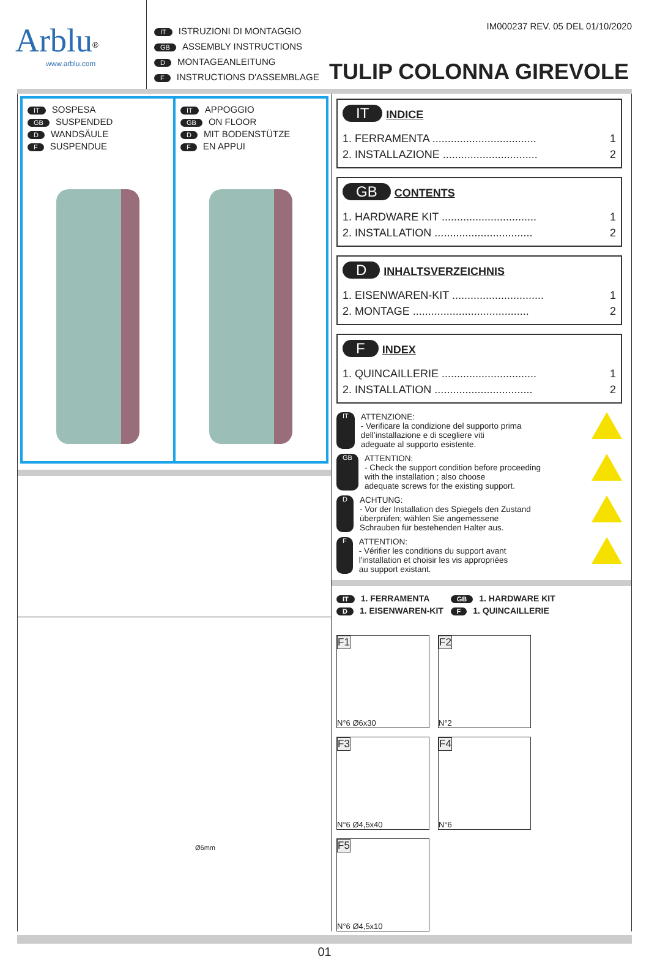Arblu<sup>®</sup>
www.arblu.com
IT ISTRUZIONI DI MONTAGGIO
GB ASSEMBLY INSTRUCTIONS
D MONTAGEANLEITUNG
F INSTRUCTIONS D'ASSEMBLAGE
IM000237 REV. 05 DEL 01/10/2020
TULIP COLONNA GIREVOLE
IT SOSPESA
GB SUSPENDED
D WANDSÄULE
F SUSPENDUE
IT APPOGGIO
GB ON FLOOR
D MIT BODENSTÜTZE
F EN APPUI
Ø6mm
IT INDICE
1. FERRAMENTA .................................. 1
2. INSTALLAZIONE ............................... 2
GB CONTENTS
1. HARDWARE KIT ............................... 1
2. INSTALLATION ................................ 2
D INHALTSVERZEICHNIS
1. EISENWAREN-KIT .............................. 1
2. MONTAGE ...................................... 2
F INDEX
1. QUINCAILLERIE ............................... 1
2. INSTALLATION ................................ 2
IT
ATTENZIONE:
- Verificare la condizione del supporto prima
dell’installazione e di scegliere viti
adeguate al supporto esistente.
GB
ATTENTION:
- Check the support condition before proceeding
with the installation ; also choose
adequate screws for the existing support.
D
ACHTUNG:
- Vor der Installation des Spiegels den Zustand
überprüfen; wählen Sie angemessene
Schrauben für bestehenden Halter aus.
F
ATTENTION:
- Vérifier les conditions du support avant
l'installation et choisir les vis appropriées
au support existant.
IT 1. FERRAMENTA GB 1. HARDWARE KIT
D 1. EISENWAREN-KIT F 1. QUINCAILLERIE
F1
N°6 Ø6x30
F2
N°2
F3
N°6 Ø4,5x40
F4
N°6
F5
N°6 Ø4,5x10
01